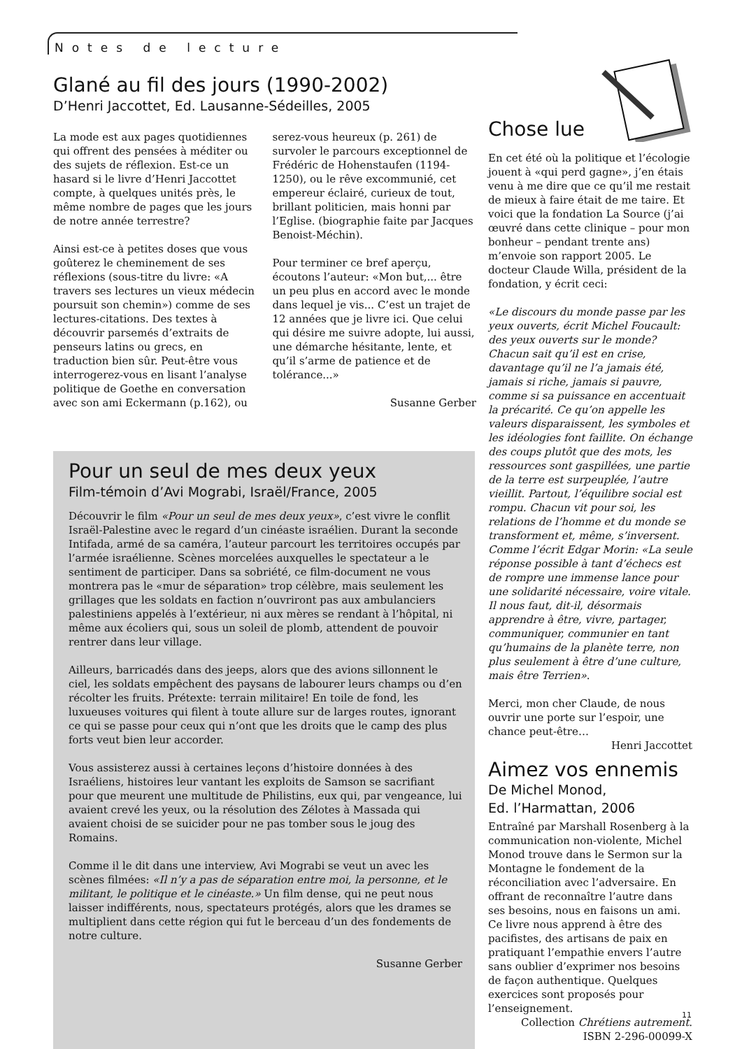Notes de lecture
Glané au fil des jours (1990-2002)
D’Henri Jaccottet, Ed. Lausanne-Sédeilles, 2005
La mode est aux pages quotidiennes qui offrent des pensées à méditer ou des sujets de réflexion. Est-ce un hasard si le livre d’Henri Jaccottet compte, à quelques unités près, le même nombre de pages que les jours de notre année terrestre?
Ainsi est-ce à petites doses que vous goûterez le cheminement de ses réflexions (sous-titre du livre: «A travers ses lectures un vieux médecin poursuit son chemin») comme de ses lectures-citations. Des textes à découvrir parsemés d’extraits de penseurs latins ou grecs, en traduction bien sûr. Peut-être vous interrogerez-vous en lisant l’analyse politique de Goethe en conversation avec son ami Eckermann (p.162), ou serez-vous heureux (p. 261) de survoler le parcours exceptionnel de Frédéric de Hohenstaufen (1194-1250), ou le rêve excommunié, cet empereur éclairé, curieux de tout, brillant politicien, mais honni par l’Eglise. (biographie faite par Jacques Benoist-Méchin).
Pour terminer ce bref aperçu, écoutons l’auteur: «Mon but,... être un peu plus en accord avec le monde dans lequel je vis... C’est un trajet de 12 années que je livre ici. Que celui qui désire me suivre adopte, lui aussi, une démarche hésitante, lente, et qu’il s’arme de patience et de tolérance...»
Susanne Gerber
Pour un seul de mes deux yeux
Film-témoin d’Avi Mograbi, Israël/France, 2005
Découvrir le film «Pour un seul de mes deux yeux», c’est vivre le conflit Israël-Palestine avec le regard d’un cinéaste israélien. Durant la seconde Intifada, armé de sa caméra, l’auteur parcourt les territoires occupés par l’armée israélienne. Scènes morcelées auxquelles le spectateur a le sentiment de participer. Dans sa sobriété, ce film-document ne vous montrera pas le «mur de séparation» trop célèbre, mais seulement les grillages que les soldats en faction n’ouvriront pas aux ambulanciers palestiniens appelés à l’extérieur, ni aux mères se rendant à l’hôpital, ni même aux écoliers qui, sous un soleil de plomb, attendent de pouvoir rentrer dans leur village.
Ailleurs, barricadés dans des jeeps, alors que des avions sillonnent le ciel, les soldats empêchent des paysans de labourer leurs champs ou d’en récolter les fruits. Prétexte: terrain militaire! En toile de fond, les luxueuses voitures qui filent à toute allure sur de larges routes, ignorant ce qui se passe pour ceux qui n’ont que les droits que le camp des plus forts veut bien leur accorder.
Vous assisterez aussi à certaines leçons d’histoire données à des Israéliens, histoires leur vantant les exploits de Samson se sacrifiant pour que meurent une multitude de Philistins, eux qui, par vengeance, lui avaient crevé les yeux, ou la résolution des Zélotes à Massada qui avaient choisi de se suicider pour ne pas tomber sous le joug des Romains.
Comme il le dit dans une interview, Avi Mograbi se veut un avec les scènes filmées: «Il n’y a pas de séparation entre moi, la personne, et le militant, le politique et le cinéaste.» Un film dense, qui ne peut nous laisser indifférents, nous, spectateurs protégés, alors que les drames se multiplient dans cette région qui fut le berceau d’un des fondements de notre culture.
Susanne Gerber
Chose lue
En cet été où la politique et l’écologie jouent à «qui perd gagne», j’en étais venu à me dire que ce qu’il me restait de mieux à faire était de me taire. Et voici que la fondation La Source (j’ai œuvré dans cette clinique – pour mon bonheur – pendant trente ans) m’envoie son rapport 2005. Le docteur Claude Willa, président de la fondation, y écrit ceci:
«Le discours du monde passe par les yeux ouverts, écrit Michel Foucault: des yeux ouverts sur le monde? Chacun sait qu’il est en crise, davantage qu’il ne l’a jamais été, jamais si riche, jamais si pauvre, comme si sa puissance en accentuait la précarité. Ce qu’on appelle les valeurs disparaissent, les symboles et les idéologies font faillite. On échange des coups plutôt que des mots, les ressources sont gaspillées, une partie de la terre est surpeuplée, l’autre vieillit. Partout, l’équilibre social est rompu. Chacun vit pour soi, les relations de l’homme et du monde se transforment et, même, s’inversent. Comme l’écrit Edgar Morin: «La seule réponse possible à tant d’échecs est de rompre une immense lance pour une solidarité nécessaire, voire vitale. Il nous faut, dit-il, désormais apprendre à être, vivre, partager, communiquer, communier en tant qu’humains de la planète terre, non plus seulement à être d’une culture, mais être Terrien».
Merci, mon cher Claude, de nous ouvrir une porte sur l’espoir, une chance peut-être…
Henri Jaccottet
Aimez vos ennemis
De Michel Monod,
Ed. l’Harmattan, 2006
Entraîné par Marshall Rosenberg à la communication non-violente, Michel Monod trouve dans le Sermon sur la Montagne le fondement de la réconciliation avec l’adversaire. En offrant de reconnaître l’autre dans ses besoins, nous en faisons un ami. Ce livre nous apprend à être des pacifistes, des artisans de paix en pratiquant l’empathie envers l’autre sans oublier d’exprimer nos besoins de façon authentique. Quelques exercices sont proposés pour l’enseignement.
Collection Chrétiens autrement.
ISBN 2-296-00099-X
11